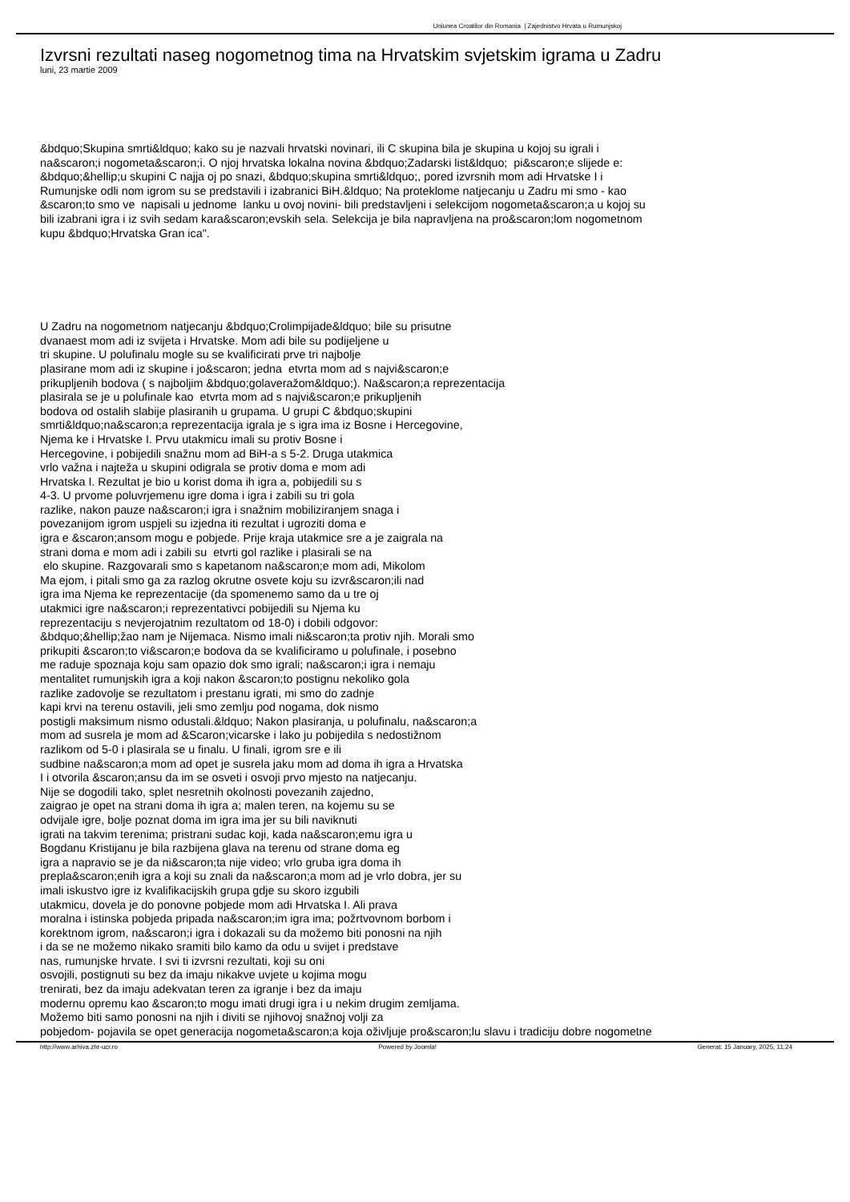Uniunea Croatilor din Romania | Zajednistvo Hrvata u Rumunjskoj
Izvrsni rezultati naseg nogometnog tima na Hrvatskim svjetskim igrama u Zadru
luni, 23 martie 2009
&bdquo;Skupina smrti&ldquo; kako su je nazvali hrvatski novinari, ili C skupina bila je skupina u kojoj su igrali i
na&scaron;i nogometa&scaron;i. O njoj hrvatska lokalna novina &bdquo;Zadarski list&ldquo; pi&scaron;e slijede e:
&bdquo;&hellip;u skupini C najja oj po snazi, &bdquo;skupina smrti&ldquo;, pored izvrsnih mom adi Hrvatske I i
Rumunjske odli nom igrom su se predstavili i izabranici BiH.&ldquo; Na proteklome natjecanju u Zadru mi smo - kao
&scaron;to smo ve napisali u jednome lanku u ovoj novini- bili predstavljeni i selekcijom nogometa&scaron;a u kojoj su
bili izabrani igra i iz svih sedam kara&scaron;evskih sela. Selekcija je bila napravljena na pro&scaron;lom nogometnom
kupu &bdquo;Hrvatska Gran ica".
U Zadru na nogometnom natjecanju &bdquo;Crolimpijade&ldquo; bile su prisutne
dvanaest mom adi iz svijeta i Hrvatske. Mom adi bile su podijeljene u
tri skupine. U polufinalu mogle su se kvalificirati prve tri najbolje
plasirane mom adi iz skupine i jo&scaron; jedna etvrta mom ad s najvi&scaron;e
prikupljenih bodova ( s najboljim &bdquo;golaveražom&ldquo;). Na&scaron;a reprezentacija
plasirala se je u polufinale kao etvrta mom ad s najvi&scaron;e prikupljenih
bodova od ostalih slabije plasiranih u grupama. U grupi C &bdquo;skupini
smrti&ldquo;na&scaron;a reprezentacija igrala je s igra ima iz Bosne i Hercegovine,
Njema ke i Hrvatske I. Prvu utakmicu imali su protiv Bosne i
Hercegovine, i pobijedili snažnu mom ad BiH-a s 5-2. Druga utakmica
vrlo važna i najteža u skupini odigrala se protiv doma e mom adi
Hrvatska I. Rezultat je bio u korist doma ih igra a, pobijedili su s
4-3. U prvome poluvrjemenu igre doma i igra i zabili su tri gola
razlike, nakon pauze na&scaron;i igra i snažnim mobiliziranjem snaga i
povezanijom igrom uspjeli su izjedna iti rezultat i ugroziti doma e
igra e &scaron;ansom mogu e pobjede. Prije kraja utakmice sre a je zaigrala na
strani doma e mom adi i zabili su etvrti gol razlike i plasirali se na
elo skupine. Razgovarali smo s kapetanom na&scaron;e mom adi, Mikolom
Ma ejom, i pitali smo ga za razlog okrutne osvete koju su izvr&scaron;ili nad
igra ima Njema ke reprezentacije (da spomenemo samo da u tre oj
utakmici igre na&scaron;i reprezentativci pobijedili su Njema ku
reprezentaciju s nevjerojatnim rezultatom od 18-0) i dobili odgovor:
&bdquo;&hellip;žao nam je Nijemaca. Nismo imali ni&scaron;ta protiv njih. Morali smo
prikupiti &scaron;to vi&scaron;e bodova da se kvalificiramo u polufinale, i posebno
me raduje spoznaja koju sam opazio dok smo igrali; na&scaron;i igra i nemaju
mentalitet rumunjskih igra a koji nakon &scaron;to postignu nekoliko gola
razlike zadovolje se rezultatom i prestanu igrati, mi smo do zadnje
kapi krvi na terenu ostavili, jeli smo zemlju pod nogama, dok nismo
postigli maksimum nismo odustali.&ldquo; Nakon plasiranja, u polufinalu, na&scaron;a
mom ad susrela je mom ad &Scaron;vicarske i lako ju pobijedila s nedostižnom
razlikom od 5-0 i plasirala se u finalu. U finali, igrom sre e ili
sudbine na&scaron;a mom ad opet je susrela jaku mom ad doma ih igra a Hrvatska
I i otvorila &scaron;ansu da im se osveti i osvoji prvo mjesto na natjecanju.
Nije se dogodili tako, splet nesretnih okolnosti povezanih zajedno,
zaigrao je opet na strani doma ih igra a; malen teren, na kojemu su se
odvijale igre, bolje poznat doma im igra ima jer su bili naviknuti
igrati na takvim terenima; pristrani sudac koji, kada na&scaron;emu igra u
Bogdanu Kristijanu je bila razbijena glava na terenu od strane doma eg
igra a napravio se je da ni&scaron;ta nije video; vrlo gruba igra doma ih
prepla&scaron;enih igra a koji su znali da na&scaron;a mom ad je vrlo dobra, jer su
imali iskustvo igre iz kvalifikacijskih grupa gdje su skoro izgubili
utakmicu, dovela je do ponovne pobjede mom adi Hrvatska I. Ali prava
moralna i istinska pobjeda pripada na&scaron;im igra ima; požrtvovnom borbom i
korektnom igrom, na&scaron;i igra i dokazali su da možemo biti ponosni na njih
i da se ne možemo nikako sramiti bilo kamo da odu u svijet i predstave
nas, rumunjske hrvate. I svi ti izvrsni rezultati, koji su oni
osvojili, postignuti su bez da imaju nikakve uvjete u kojima mogu
trenirati, bez da imaju adekvatan teren za igranje i bez da imaju
modernu opremu kao &scaron;to mogu imati drugi igra i u nekim drugim zemljama.
Možemo biti samo ponosni na njih i diviti se njihovoj snažnoj volji za
pobjedom- pojavila se opet generacija nogometa&scaron;a koja oživljuje pro&scaron;lu slavu i tradiciju dobre nogometne
http://www.arhiva.zhr-ucr.ro Powered by Joomla! Generat: 15 January, 2025, 11:24